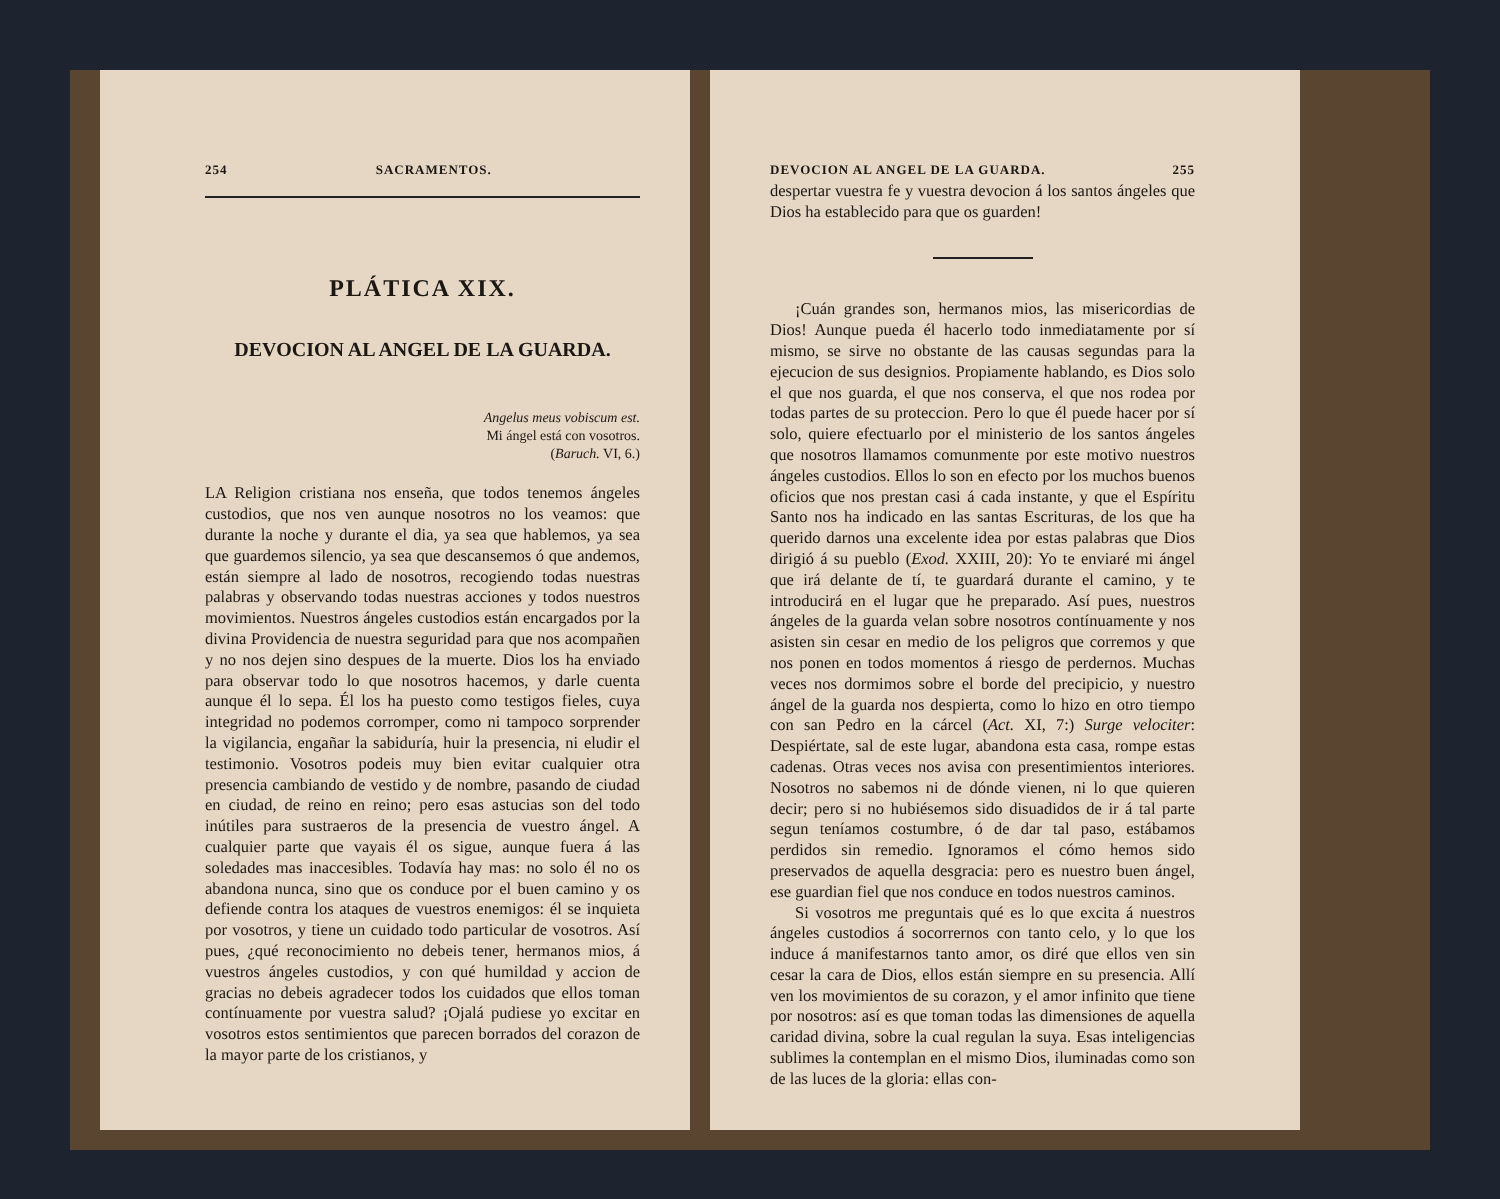254 SACRAMENTOS.
PLÁTICA XIX.
DEVOCION AL ANGEL DE LA GUARDA.
Angelus meus vobiscum est.
Mi ángel está con vosotros.
(Baruch. VI, 6.)
LA Religion cristiana nos enseña, que todos tenemos ángeles custodios, que nos ven aunque nosotros no los veamos: que durante la noche y durante el dia, ya sea que hablemos, ya sea que guardemos silencio, ya sea que descansemos ó que andemos, están siempre al lado de nosotros, recogiendo todas nuestras palabras y observando todas nuestras acciones y todos nuestros movimientos. Nuestros ángeles custodios están encargados por la divina Providencia de nuestra seguridad para que nos acompañen y no nos dejen sino despues de la muerte. Dios los ha enviado para observar todo lo que nosotros hacemos, y darle cuenta aunque él lo sepa. Él los ha puesto como testigos fieles, cuya integridad no podemos corromper, como ni tampoco sorprender la vigilancia, engañar la sabiduría, huir la presencia, ni eludir el testimonio. Vosotros podeis muy bien evitar cualquier otra presencia cambiando de vestido y de nombre, pasando de ciudad en ciudad, de reino en reino; pero esas astucias son del todo inútiles para sustraeros de la presencia de vuestro ángel. A cualquier parte que vayais él os sigue, aunque fuera á las soledades mas inaccesibles. Todavía hay mas: no solo él no os abandona nunca, sino que os conduce por el buen camino y os defiende contra los ataques de vuestros enemigos: él se inquieta por vosotros, y tiene un cuidado todo particular de vosotros. Así pues, ¿qué reconocimiento no debeis tener, hermanos mios, á vuestros ángeles custodios, y con qué humildad y accion de gracias no debeis agradecer todos los cuidados que ellos toman contínuamente por vuestra salud? ¡Ojalá pudiese yo excitar en vosotros estos sentimientos que parecen borrados del corazon de la mayor parte de los cristianos, y
DEVOCION AL ANGEL DE LA GUARDA. 255
despertar vuestra fe y vuestra devocion á los santos ángeles que Dios ha establecido para que os guarden!
¡Cuán grandes son, hermanos mios, las misericordias de Dios! Aunque pueda él hacerlo todo inmediatamente por sí mismo, se sirve no obstante de las causas segundas para la ejecucion de sus designios. Propiamente hablando, es Dios solo el que nos guarda, el que nos conserva, el que nos rodea por todas partes de su proteccion. Pero lo que él puede hacer por sí solo, quiere efectuarlo por el ministerio de los santos ángeles que nosotros llamamos comunmente por este motivo nuestros ángeles custodios. Ellos lo son en efecto por los muchos buenos oficios que nos prestan casi á cada instante, y que el Espíritu Santo nos ha indicado en las santas Escrituras, de los que ha querido darnos una excelente idea por estas palabras que Dios dirigió á su pueblo (Exod. XXIII, 20): Yo te enviaré mi ángel que irá delante de tí, te guardará durante el camino, y te introducirá en el lugar que he preparado. Así pues, nuestros ángeles de la guarda velan sobre nosotros contínuamente y nos asisten sin cesar en medio de los peligros que corremos y que nos ponen en todos momentos á riesgo de perdernos. Muchas veces nos dormimos sobre el borde del precipicio, y nuestro ángel de la guarda nos despierta, como lo hizo en otro tiempo con san Pedro en la cárcel (Act. XI, 7:) Surge velociter: Despiértate, sal de este lugar, abandona esta casa, rompe estas cadenas. Otras veces nos avisa con presentimientos interiores. Nosotros no sabemos ni de dónde vienen, ni lo que quieren decir; pero si no hubiésemos sido disuadidos de ir á tal parte segun teníamos costumbre, ó de dar tal paso, estábamos perdidos sin remedio. Ignoramos el cómo hemos sido preservados de aquella desgracia: pero es nuestro buen ángel, ese guardian fiel que nos conduce en todos nuestros caminos.
Si vosotros me preguntais qué es lo que excita á nuestros ángeles custodios á socorrernos con tanto celo, y lo que los induce á manifestarnos tanto amor, os diré que ellos ven sin cesar la cara de Dios, ellos están siempre en su presencia. Allí ven los movimientos de su corazon, y el amor infinito que tiene por nosotros: así es que toman todas las dimensiones de aquella caridad divina, sobre la cual regulan la suya. Esas inteligencias sublimes la contemplan en el mismo Dios, iluminadas como son de las luces de la gloria: ellas con-